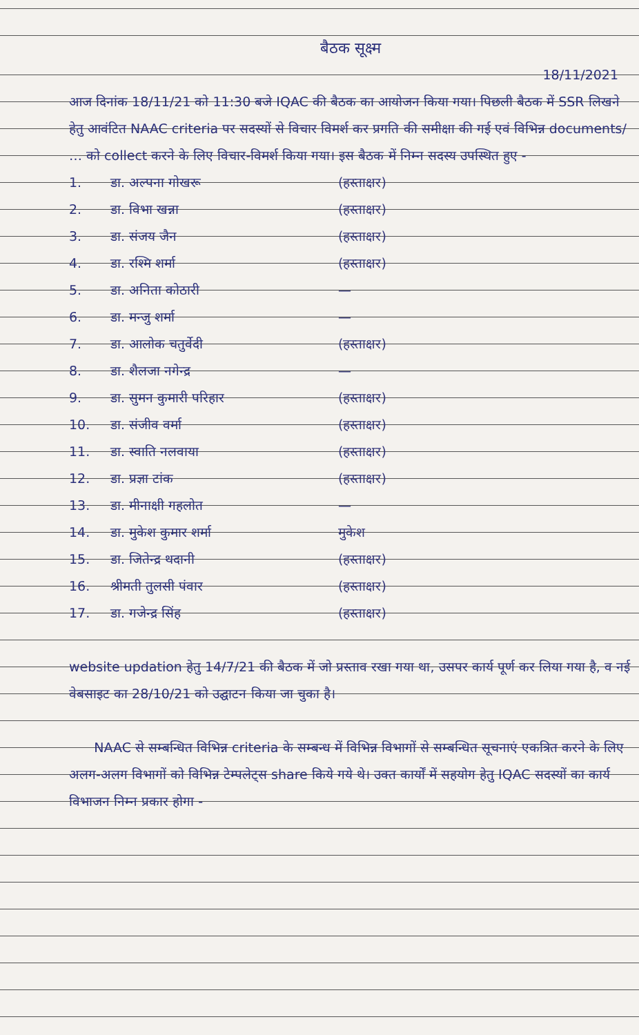बैठक सूक्ष्म
18/11/2021
आज दिनांक 18/11/21 को 11:30 बजे IQAC की बैठक का आयोजन किया गया। पिछली बैठक में SSR लिखने हेतु आवंटित NAAC criteria पर सदस्यों से विचार विमर्श कर प्रगति की समीक्षा की गई एवं विभिन्न documents/ … को collect करने के लिए विचार-विमर्श किया गया। इस बैठक में निम्न सदस्य उपस्थित हुए -
1. डा. अल्पना गोखरू (हस्ताक्षर)
2. डा. विभा खन्ना (हस्ताक्षर)
3. डा. संजय जैन (हस्ताक्षर)
4. डा. रश्मि शर्मा (हस्ताक्षर)
5. डा. अनिता कोठारी —
6. डा. मन्जु शर्मा —
7. डा. आलोक चतुर्वेदी (हस्ताक्षर)
8. डा. शैलजा नगेन्द्र —
9. डा. सुमन कुमारी परिहार (हस्ताक्षर)
10. डा. संजीव वर्मा (हस्ताक्षर)
11. डा. स्वाति नलवाया (हस्ताक्षर)
12. डा. प्रज्ञा टांक (हस्ताक्षर)
13. डा. मीनाक्षी गहलोत —
14. डा. मुकेश कुमार शर्मा मुकेश
15. डा. जितेन्द्र थदानी (हस्ताक्षर)
16. श्रीमती तुलसी पंवार (हस्ताक्षर)
17. डा. गजेन्द्र सिंह (हस्ताक्षर)
website updation हेतु 14/7/21 की बैठक में जो प्रस्ताव रखा गया था, उसपर कार्य पूर्ण कर लिया गया है, व नई वेबसाइट का 28/10/21 को उद्घाटन किया जा चुका है।
NAAC से सम्बन्धित विभिन्न criteria के सम्बन्ध में विभिन्न विभागों से सम्बन्धित सूचनाएं एकत्रित करने के लिए अलग-अलग विभागों को विभिन्न टेम्पलेट्स share किये गये थे। उक्त कार्यों में सहयोग हेतु IQAC सदस्यों का कार्य विभाजन निम्न प्रकार होगा -